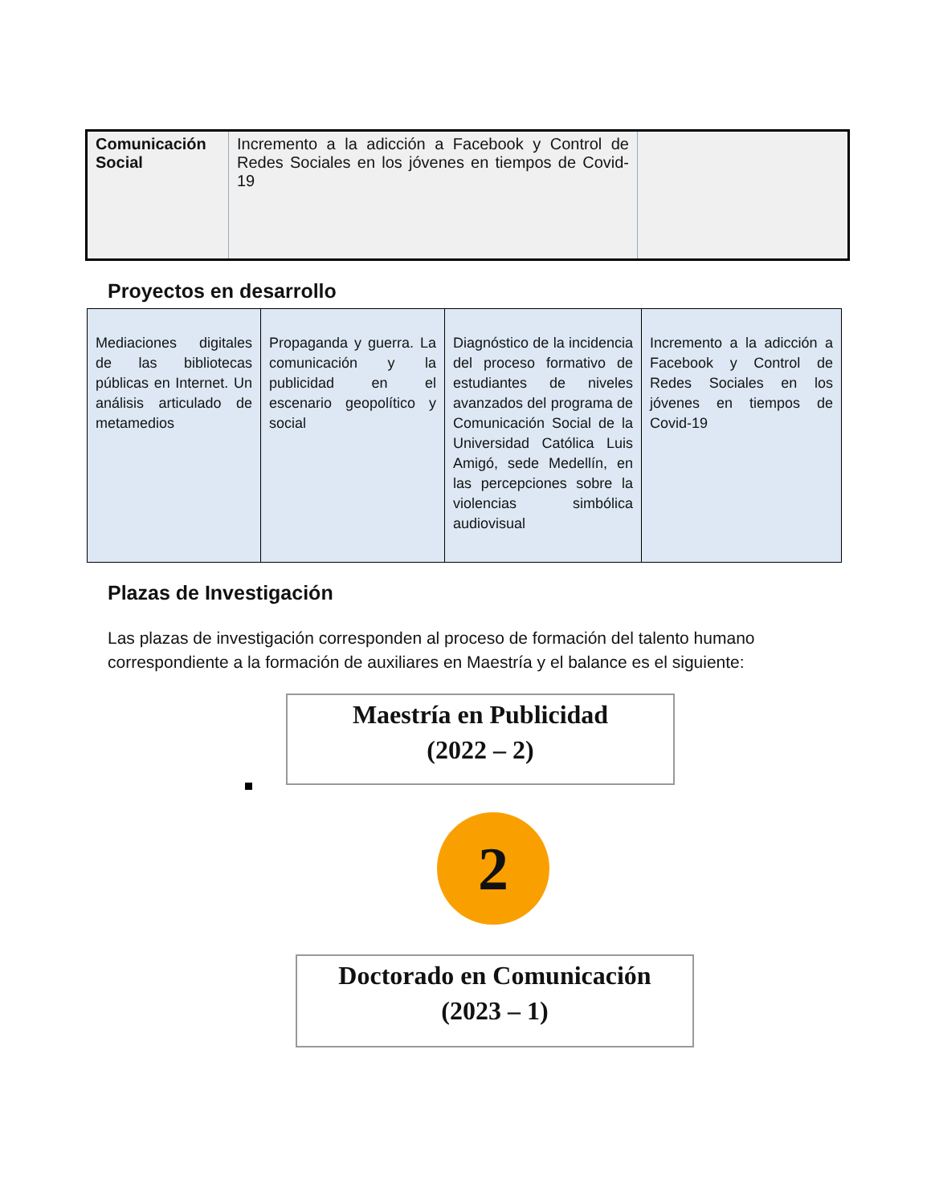| Comunicación Social | Incremento a la adicción a Facebook y Control de Redes Sociales en los jóvenes en tiempos de Covid-19 | |
Proyectos en desarrollo
| Mediaciones digitales de las bibliotecas públicas en Internet. Un análisis articulado de metamedios | Propaganda y guerra. La comunicación y la publicidad en el escenario geopolítico y social | Diagnóstico de la incidencia del proceso formativo de estudiantes de niveles avanzados del programa de Comunicación Social de la Universidad Católica Luis Amigó, sede Medellín, en las percepciones sobre la violencias simbólica audiovisual | Incremento a la adicción a Facebook y Control de Redes Sociales en los jóvenes en tiempos de Covid-19 |
Plazas de Investigación
Las plazas de investigación corresponden al proceso de formación del talento humano correspondiente a la formación de auxiliares en Maestría y el balance es el siguiente:
Maestría en Publicidad
(2022 – 2)
2
Doctorado en Comunicación
(2023 – 1)